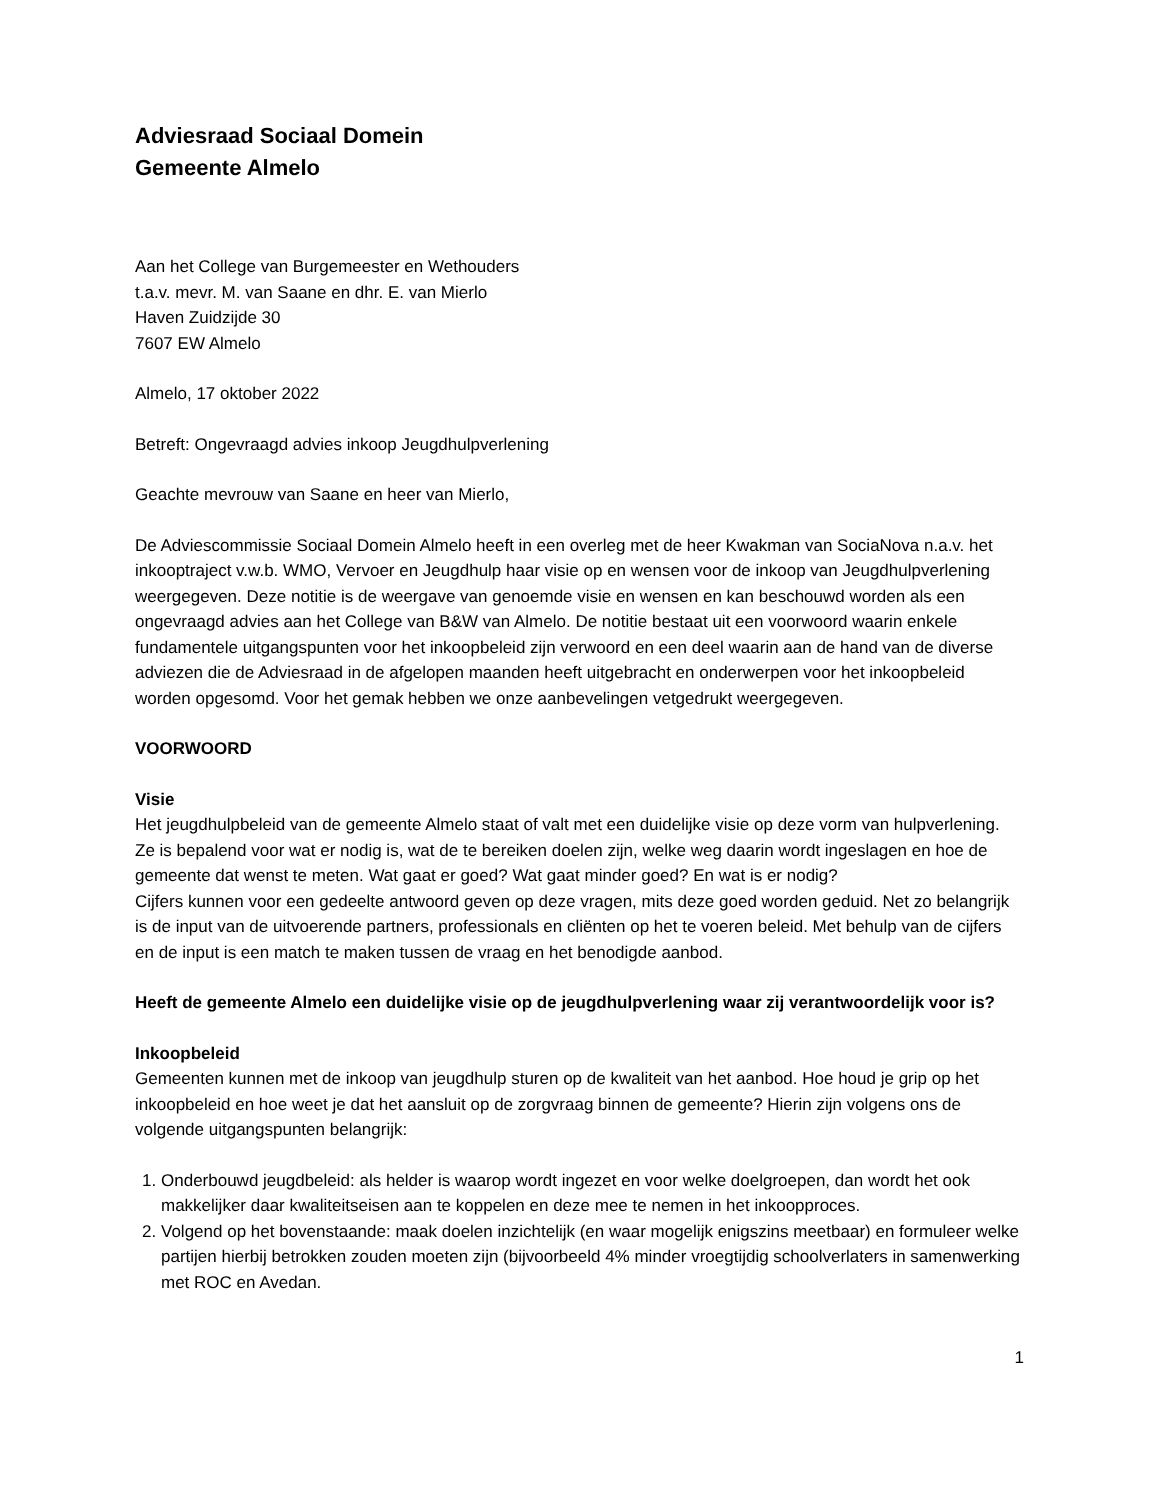Adviesraad Sociaal Domein
Gemeente Almelo
Aan het College van Burgemeester en Wethouders
t.a.v. mevr. M. van Saane en dhr. E. van Mierlo
Haven Zuidzijde 30
7607 EW Almelo
Almelo, 17 oktober 2022
Betreft: Ongevraagd advies inkoop Jeugdhulpverlening
Geachte mevrouw van Saane en heer van Mierlo,
De Adviescommissie Sociaal Domein Almelo heeft in een overleg met de heer Kwakman van SociaNova n.a.v. het inkooptraject v.w.b. WMO, Vervoer en Jeugdhulp haar visie op en wensen voor de inkoop van Jeugdhulpverlening weergegeven. Deze notitie is de weergave van genoemde visie en wensen en kan beschouwd worden als een ongevraagd advies aan het College van B&W van Almelo. De notitie bestaat uit een voorwoord waarin enkele fundamentele uitgangspunten voor het inkoopbeleid zijn verwoord en een deel waarin aan de hand van de diverse adviezen die de Adviesraad in de afgelopen maanden heeft uitgebracht en onderwerpen voor het inkoopbeleid worden opgesomd. Voor het gemak hebben we onze aanbevelingen vetgedrukt weergegeven.
VOORWOORD
Visie
Het jeugdhulpbeleid van de gemeente Almelo staat of valt met een duidelijke visie op deze vorm van hulpverlening. Ze is bepalend voor wat er nodig is, wat de te bereiken doelen zijn, welke weg daarin wordt ingeslagen en hoe de gemeente dat wenst te meten. Wat gaat er goed? Wat gaat minder goed? En wat is er nodig?
Cijfers kunnen voor een gedeelte antwoord geven op deze vragen, mits deze goed worden geduid. Net zo belangrijk is de input van de uitvoerende partners, professionals en cliënten op het te voeren beleid. Met behulp van de cijfers en de input is een match te maken tussen de vraag en het benodigde aanbod.
Heeft de gemeente Almelo een duidelijke visie op de jeugdhulpverlening waar zij verantwoordelijk voor is?
Inkoopbeleid
Gemeenten kunnen met de inkoop van jeugdhulp sturen op de kwaliteit van het aanbod. Hoe houd je grip op het inkoopbeleid en hoe weet je dat het aansluit op de zorgvraag binnen de gemeente? Hierin zijn volgens ons de volgende uitgangspunten belangrijk:
1. Onderbouwd jeugdbeleid: als helder is waarop wordt ingezet en voor welke doelgroepen, dan wordt het ook makkelijker daar kwaliteitseisen aan te koppelen en deze mee te nemen in het inkoopproces.
2. Volgend op het bovenstaande: maak doelen inzichtelijk (en waar mogelijk enigszins meetbaar) en formuleer welke partijen hierbij betrokken zouden moeten zijn (bijvoorbeeld 4% minder vroegtijdig schoolverlaters in samenwerking met ROC en Avedan.
1